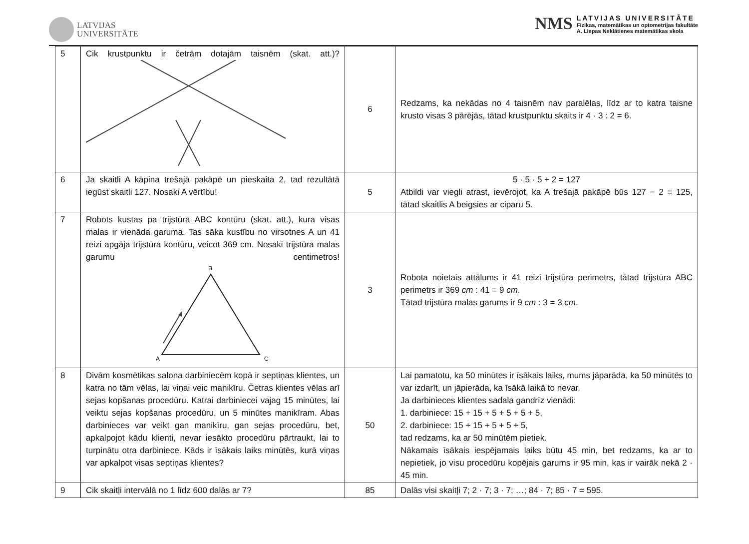LATVIJAS
UNIVERSITĀTE
NMS
LATVIJAS UNIVERSITĀTE
Fizikas, matemātikas un optometrijas fakultāte
A. Liepas Neklātienes matemātikas skola
| 5 | Cik krustpunktu ir četrām dotajām taisnēm (skat. att.)? | 6 | Redzams, ka nekādas no 4 taisnēm nav paralēlas, līdz ar to katra taisne krusto visas 3 pārējās, tātad krustpunktu skaits ir 4 · 3 : 2 = 6. |
| 6 | Ja skaitli A kāpina trešajā pakāpē un pieskaita 2, tad rezultātā iegūst skaitli 127. Nosaki A vērtību! | 5 | 5 · 5 · 5 + 2 = 127 Atbildi var viegli atrast, ievērojot, ka A trešajā pakāpē būs 127 − 2 = 125, tātad skaitlis A beigsies ar ciparu 5. |
| 7 | Robots kustas pa trijstūra ABC kontūru (skat. att.), kura visas malas ir vienāda garuma. Tas sāka kustību no virsotnes A un 41 reizi apgāja trijstūra kontūru, veicot 369 cm. Nosaki trijstūra malas garumu centimetros! B A C | 3 | Robota noietais attālums ir 41 reizi trijstūra perimetrs, tātad trijstūra ABC perimetrs ir 369 cm : 41 = 9 cm . Tātad trijstūra malas garums ir 9 cm : 3 = 3 cm . |
| 8 | Divām kosmētikas salona darbiniecēm kopā ir septiņas klientes, un katra no tām vēlas, lai viņai veic manikīru. Četras klientes vēlas arī sejas kopšanas procedūru. Katrai darbiniecei vajag 15 minūtes, lai veiktu sejas kopšanas procedūru, un 5 minūtes manikīram. Abas darbinieces var veikt gan manikīru, gan sejas procedūru, bet, apkalpojot kādu klienti, nevar iesākto procedūru pārtraukt, lai to turpinātu otra darbiniece. Kāds ir īsākais laiks minūtēs, kurā viņas var apkalpot visas septiņas klientes? | 50 | Lai pamatotu, ka 50 minūtes ir īsākais laiks, mums jāparāda, ka 50 minūtēs to var izdarīt, un jāpierāda, ka īsākā laikā to nevar. Ja darbinieces klientes sadala gandrīz vienādi: 1. darbiniece: 15 + 15 + 5 + 5 + 5 + 5, 2. darbiniece: 15 + 15 + 5 + 5 + 5, tad redzams, ka ar 50 minūtēm pietiek. Nākamais īsākais iespējamais laiks būtu 45 min, bet redzams, ka ar to nepietiek, jo visu procedūru kopējais garums ir 95 min, kas ir vairāk nekā 2 · 45 min. |
| 9 | Cik skaitļi intervālā no 1 līdz 600 dalās ar 7? | 85 | Dalās visi skaitļi 7; 2 · 7; 3 · 7; …; 84 · 7; 85 · 7 = 595. |